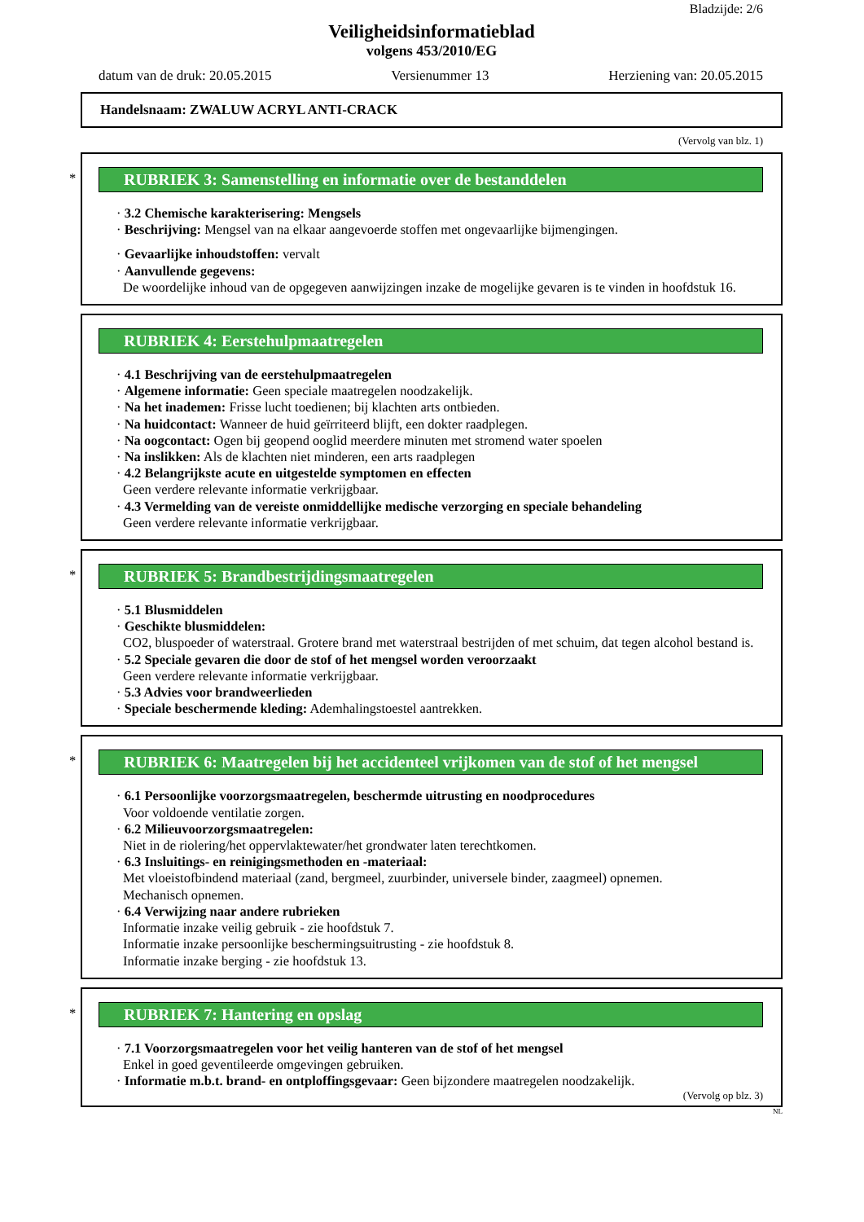Bladzijde: 2/6
Veiligheidsinformatieblad
volgens 453/2010/EG
datum van de druk: 20.05.2015 Versienummer 13 Herziening van: 20.05.2015
Handelsnaam: ZWALUW ACRYL ANTI-CRACK
(Vervolg van blz. 1)
*
RUBRIEK 3: Samenstelling en informatie over de bestanddelen
· 3.2 Chemische karakterisering: Mengsels
· Beschrijving: Mengsel van na elkaar aangevoerde stoffen met ongevaarlijke bijmengingen.
· Gevaarlijke inhoudstoffen: vervalt
· Aanvullende gegevens:
De woordelijke inhoud van de opgegeven aanwijzingen inzake de mogelijke gevaren is te vinden in hoofdstuk 16.
RUBRIEK 4: Eerstehulpmaatregelen
· 4.1 Beschrijving van de eerstehulpmaatregelen
· Algemene informatie: Geen speciale maatregelen noodzakelijk.
· Na het inademen: Frisse lucht toedienen; bij klachten arts ontbieden.
· Na huidcontact: Wanneer de huid geïrriteerd blijft, een dokter raadplegen.
· Na oogcontact: Ogen bij geopend ooglid meerdere minuten met stromend water spoelen
· Na inslikken: Als de klachten niet minderen, een arts raadplegen
· 4.2 Belangrijkste acute en uitgestelde symptomen en effecten
Geen verdere relevante informatie verkrijgbaar.
· 4.3 Vermelding van de vereiste onmiddellijke medische verzorging en speciale behandeling
Geen verdere relevante informatie verkrijgbaar.
*
RUBRIEK 5: Brandbestrijdingsmaatregelen
· 5.1 Blusmiddelen
· Geschikte blusmiddelen:
CO2, bluspoeder of waterstraal. Grotere brand met waterstraal bestrijden of met schuim, dat tegen alcohol bestand is.
· 5.2 Speciale gevaren die door de stof of het mengsel worden veroorzaakt
Geen verdere relevante informatie verkrijgbaar.
· 5.3 Advies voor brandweerlieden
· Speciale beschermende kleding: Ademhalingstoestel aantrekken.
*
RUBRIEK 6: Maatregelen bij het accidenteel vrijkomen van de stof of het mengsel
· 6.1 Persoonlijke voorzorgsmaatregelen, beschermde uitrusting en noodprocedures
Voor voldoende ventilatie zorgen.
· 6.2 Milieuvoorzorgsmaatregelen:
Niet in de riolering/het oppervlaktewater/het grondwater laten terechtkomen.
· 6.3 Insluitings- en reinigingsmethoden en -materiaal:
Met vloeistofbindend materiaal (zand, bergmeel, zuurbinder, universele binder, zaagmeel) opnemen.
Mechanisch opnemen.
· 6.4 Verwijzing naar andere rubrieken
Informatie inzake veilig gebruik - zie hoofdstuk 7.
Informatie inzake persoonlijke beschermingsuitrusting - zie hoofdstuk 8.
Informatie inzake berging - zie hoofdstuk 13.
*
RUBRIEK 7: Hantering en opslag
· 7.1 Voorzorgsmaatregelen voor het veilig hanteren van de stof of het mengsel
Enkel in goed geventileerde omgevingen gebruiken.
· Informatie m.b.t. brand- en ontploffingsgevaar: Geen bijzondere maatregelen noodzakelijk.
(Vervolg op blz. 3)
NL